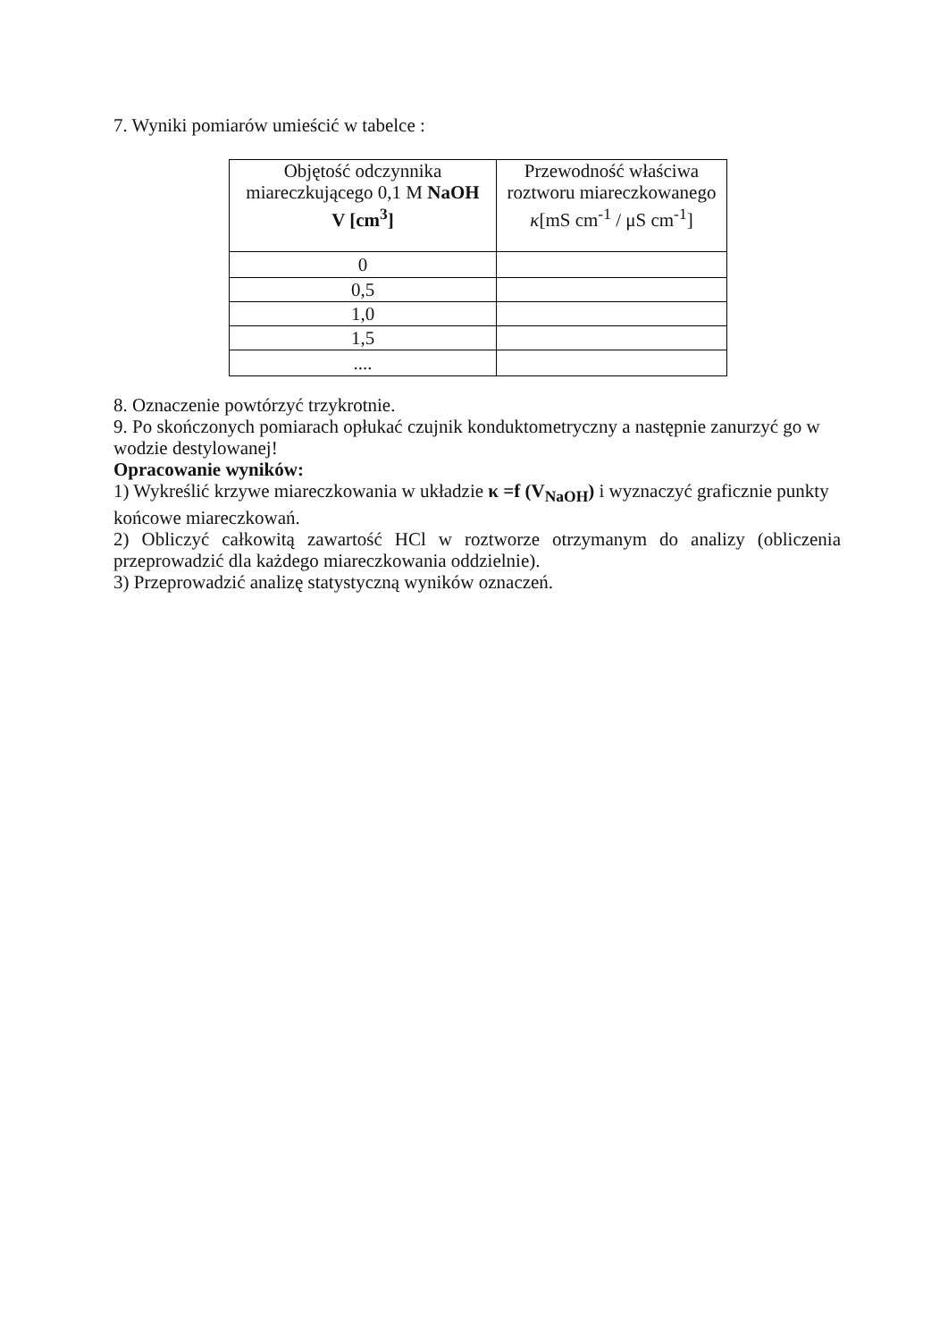7. Wyniki pomiarów umieścić w tabelce :
| Objętość odczynnika miareczkującego 0,1 M NaOH V [cm<sup>3</sup>] | Przewodność właściwa roztworu miareczkowanego κ [mS cm<sup>-1</sup> / μS cm<sup>-1</sup>] |
| 0 | |
| 0,5 | |
| 1,0 | |
| 1,5 | |
| .... | |
8. Oznaczenie powtórzyć trzykrotnie.
9. Po skończonych pomiarach opłukać czujnik konduktometryczny a następnie zanurzyć go w wodzie destylowanej!
Opracowanie wyników:
1) Wykreślić krzywe miareczkowania w układzie κ =f (V<sub>NaOH</sub>) i wyznaczyć graficznie punkty końcowe miareczkowań.
2) Obliczyć całkowitą zawartość HCl w roztworze otrzymanym do analizy (obliczenia przeprowadzić dla każdego miareczkowania oddzielnie).
3) Przeprowadzić analizę statystyczną wyników oznaczeń.